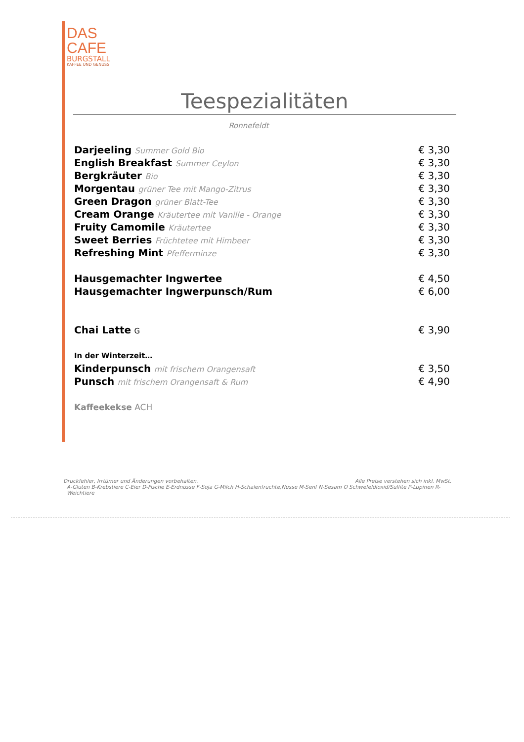DAS
CAFE
BURGSTALL
KAFFEE UND GENUSS
Teespezialitäten
Ronnefeldt
| Darjeeling Summer Gold Bio | € 3,30 |
| English Breakfast Summer Ceylon | € 3,30 |
| Bergkräuter Bio | € 3,30 |
| Morgentau grüner Tee mit Mango-Zitrus | € 3,30 |
| Green Dragon grüner Blatt-Tee | € 3,30 |
| Cream Orange Kräutertee mit Vanille - Orange | € 3,30 |
| Fruity Camomile Kräutertee | € 3,30 |
| Sweet Berries Früchtetee mit Himbeer | € 3,30 |
| Refreshing Mint Pfefferminze | € 3,30 |
| Hausgemachter Ingwertee | € 4,50 |
| Hausgemachter Ingwerpunsch/Rum | € 6,00 |
| Chai Latte G | € 3,90 |
| In der Winterzeit… | |
| Kinderpunsch mit frischem Orangensaft | € 3,50 |
| Punsch mit frischem Orangensaft & Rum | € 4,90 |
| Kaffeekekse ACH | |
Druckfehler, Irrtümer und Änderungen vorbehalten. Alle Preise verstehen sich inkl. MwSt.
A-Gluten B-Krebstiere C-Eier D-Fische E-Erdnüsse F-Soja G-Milch H-Schalenfrüchte,Nüsse M-Senf N-Sesam O Schwefeldioxid/Sulfite P-Lupinen R-Weichtiere